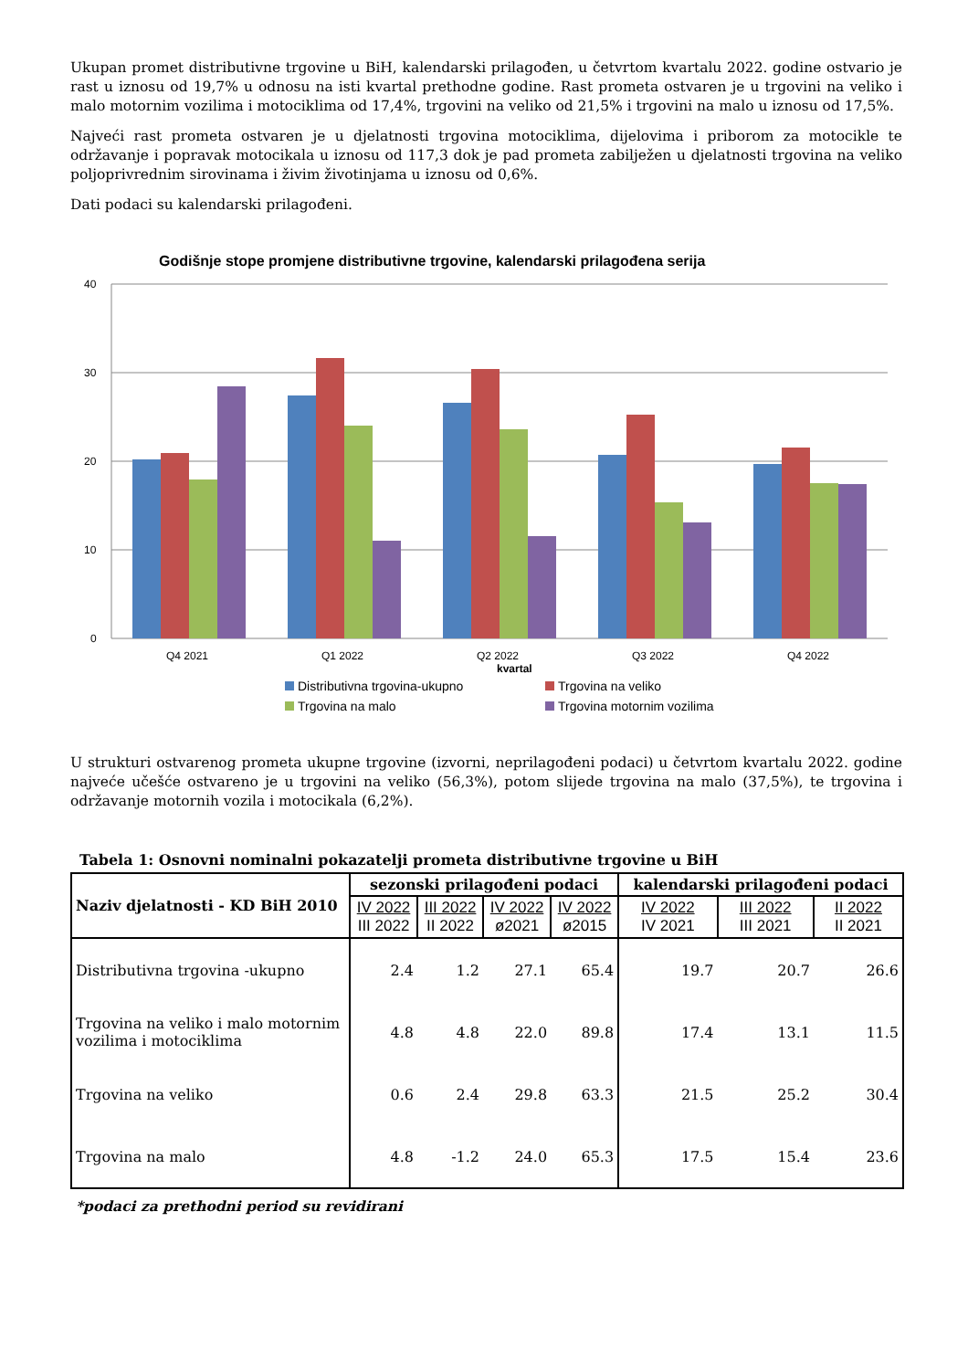Ukupan promet distributivne trgovine u BiH, kalendarski prilagođen, u četvrtom kvartalu 2022. godine ostvario je rast u iznosu od 19,7% u odnosu na isti kvartal prethodne godine. Rast prometa ostvaren je u trgovini na veliko i malo motornim vozilima i motociklima od 17,4%, trgovini na veliko od 21,5% i trgovini na malo u iznosu od 17,5%.
Najveći rast prometa ostvaren je u djelatnosti trgovina motociklima, dijelovima i priborom za motocikle te održavanje i popravak motocikala u iznosu od 117,3 dok je pad prometa zabilježen u djelatnosti trgovina na veliko poljoprivrednim sirovinama i živim životinjama u iznosu od 0,6%.
Dati podaci su kalendarski prilagođeni.
Godišnje stope promjene distributivne trgovine, kalendarski prilagođena serija
40
30
20
10
0
Q4 2021
Q1 2022
Q2 2022
Q3 2022
Q4 2022
kvartal
Distributivna trgovina-ukupno
Trgovina na veliko
Trgovina na malo
Trgovina motornim vozilima
U strukturi ostvarenog prometa ukupne trgovine (izvorni, neprilagođeni podaci) u četvrtom kvartalu 2022. godine najveće učešće ostvareno je u trgovini na veliko (56,3%), potom slijede trgovina na malo (37,5%), te trgovina i održavanje motornih vozila i motocikala (6,2%).
Tabela 1: Osnovni nominalni pokazatelji prometa distributivne trgovine u BiH
| Naziv djelatnosti - KD BiH 2010 | sezonski prilagođeni podaci | | | | kalendarski prilagođeni podaci | | |
| --- | --- | --- | --- | --- | --- | --- | --- |
| | IV 2022 III 2022 | III 2022 II 2022 | IV 2022 ø2021 | IV 2022 ø2015 | IV 2022 IV 2021 | III 2022 III 2021 | II 2022 II 2021 |
| Distributivna trgovina -ukupno | 2.4 | 1.2 | 27.1 | 65.4 | 19.7 | 20.7 | 26.6 |
| Trgovina na veliko i malo motornim vozilima i motociklima | 4.8 | 4.8 | 22.0 | 89.8 | 17.4 | 13.1 | 11.5 |
| Trgovina na veliko | 0.6 | 2.4 | 29.8 | 63.3 | 21.5 | 25.2 | 30.4 |
| Trgovina na malo | 4.8 | -1.2 | 24.0 | 65.3 | 17.5 | 15.4 | 23.6 |
*podaci za prethodni period su revidirani